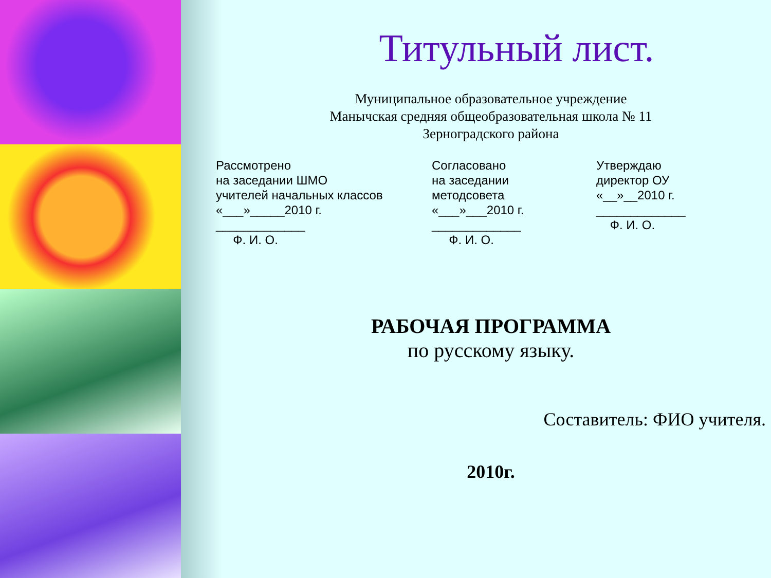Титульный лист.
Муниципальное образовательное учреждение
Манычская средняя общеобразовательная школа № 11
Зерноградского района
Рассмотрено
на заседании ШМО
учителей начальных классов
«___»_____2010 г.
_____________
Ф. И. О.
Согласовано
на заседании
методсовета
«___»___2010 г.
_____________
Ф. И. О.
Утверждаю
директор ОУ
«__»__2010 г.
_____________
Ф. И. О.
РАБОЧАЯ ПРОГРАММА
по русскому языку.
Составитель: ФИО учителя.
2010г.